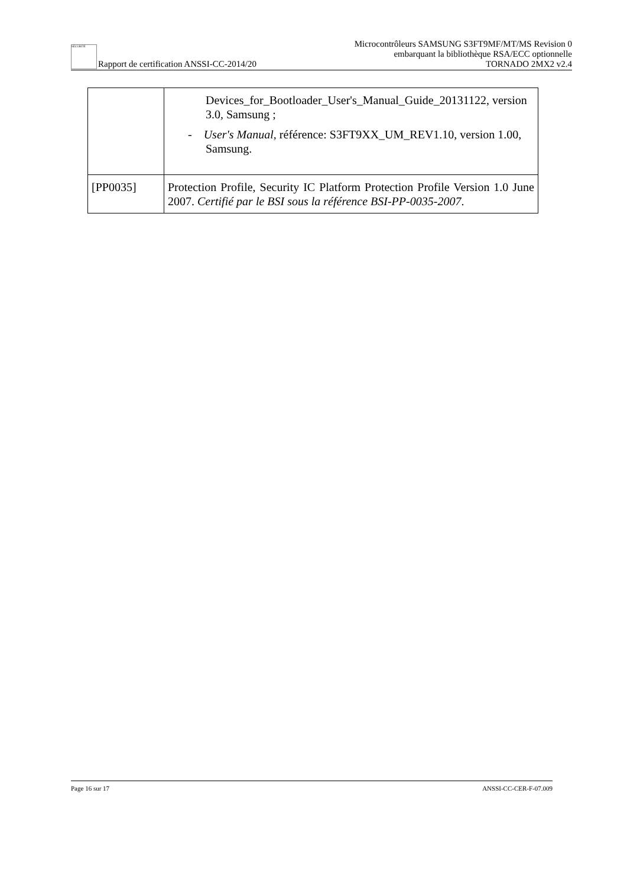SÉCURITÉ Rapport de certification ANSSI-CC-2014/20
Microcontrôleurs SAMSUNG S3FT9MF/MT/MS Revision 0
embarquant la bibliothèque RSA/ECC optionnelle
TORNADO 2MX2 v2.4
| | Devices_for_Bootloader_User's_Manual_Guide_20131122, version 3.0, Samsung ; - User's Manual, référence: S3FT9XX_UM_REV1.10, version 1.00, Samsung. |
| [PP0035] | Protection Profile, Security IC Platform Protection Profile Version 1.0 June 2007. Certifié par le BSI sous la référence BSI-PP-0035-2007 . |
Page 16 sur 17 ANSSI-CC-CER-F-07.009